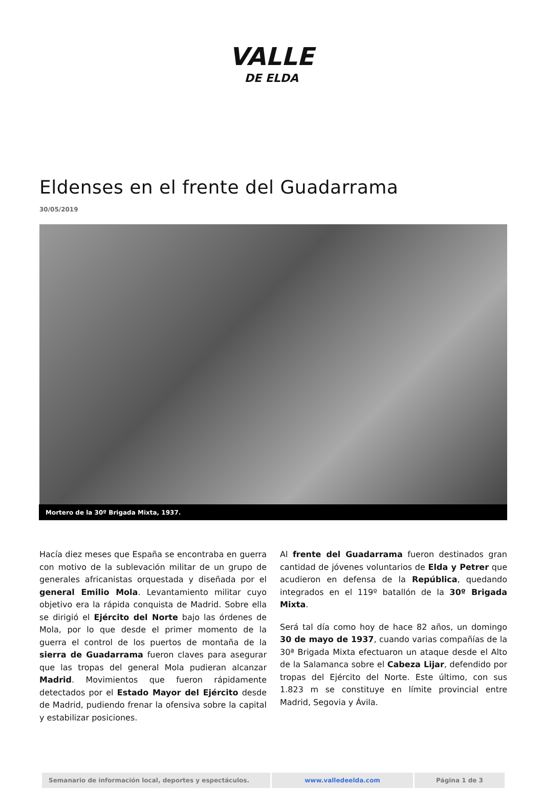VALLE
DE ELDA
Eldenses en el frente del Guadarrama
30/05/2019
Mortero de la 30º Brigada Mixta, 1937.
Hacía diez meses que España se encontraba en guerra con motivo de la sublevación militar de un grupo de generales africanistas orquestada y diseñada por el general Emilio Mola. Levantamiento militar cuyo objetivo era la rápida conquista de Madrid. Sobre ella se dirigió el Ejército del Norte bajo las órdenes de Mola, por lo que desde el primer momento de la guerra el control de los puertos de montaña de la sierra de Guadarrama fueron claves para asegurar que las tropas del general Mola pudieran alcanzar Madrid. Movimientos que fueron rápidamente detectados por el Estado Mayor del Ejército desde de Madrid, pudiendo frenar la ofensiva sobre la capital y estabilizar posiciones.
Al frente del Guadarrama fueron destinados gran cantidad de jóvenes voluntarios de Elda y Petrer que acudieron en defensa de la República, quedando integrados en el 119º batallón de la 30º Brigada Mixta.
Será tal día como hoy de hace 82 años, un domingo 30 de mayo de 1937, cuando varias compañías de la 30ª Brigada Mixta efectuaron un ataque desde el Alto de la Salamanca sobre el Cabeza Lijar, defendido por tropas del Ejército del Norte. Este último, con sus 1.823 m se constituye en límite provincial entre Madrid, Segovia y Ávila.
| Semanario de información local, deportes y espectáculos. | www.valledeelda.com | Página 1 de 3 |